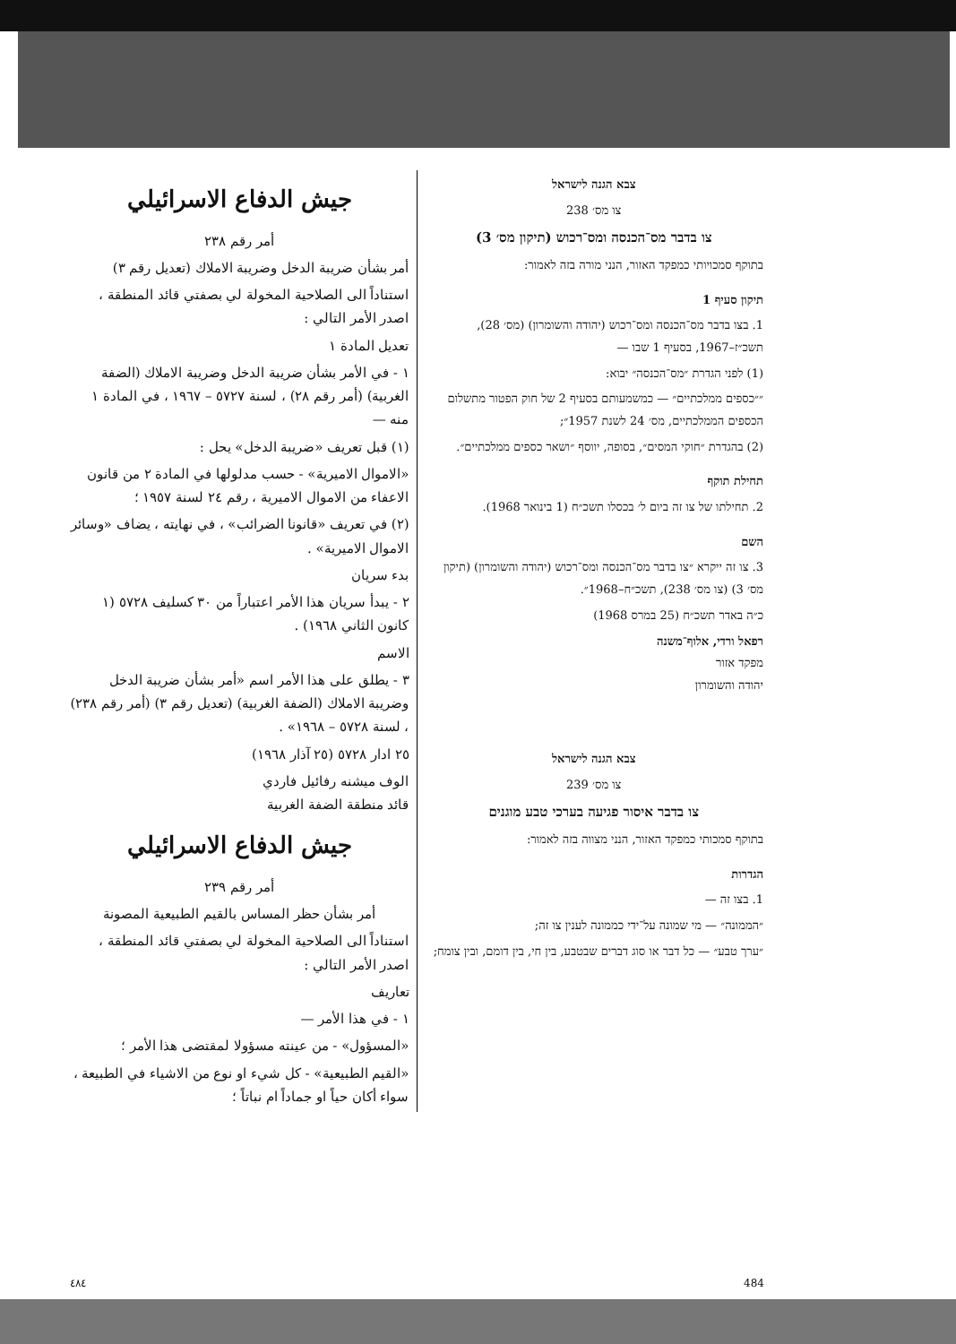צבא הגנה לישראל
צו מס׳ 238
צו בדבר מס־הכנסה ומס־רכוש (תיקון מס׳ 3)
בתוקף סמכויותי כמפקד האזור, הנני מורה בזה לאמור:
תיקון סעיף 1
1. בצו בדבר מס־הכנסה ומס־רכוש (יהודה והשומרון) (מס׳ 28), תשכ״ז–1967, בסעיף 1 שבו —
(1) לפני הגדרת ״מס־הכנסה״ יבוא:
״״כספים ממלכתיים״ — כמשמעותם בסעיף 2 של חוק הפטור מתשלום הכספים הממלכתיים, מס׳ 24 לשנת 1957״;
(2) בהגדרת ״חוקי המסים״, בסופה, יווסף ״ושאר כספים ממלכתיים״.
תחילת תוקף
2. תחילתו של צו זה ביום ל׳ בכסלו תשכ״ח (1 בינואר 1968).
השם
3. צו זה ייקרא ״צו בדבר מס־הכנסה ומס־רכוש (יהודה והשומרון) (תיקון מס׳ 3) (צו מס׳ 238), תשכ״ח–1968״.
כ״ה באדר תשכ״ח (25 במרס 1968)
רפאל ורדי, אלוף־משנה
מפקד אזור
יהודה והשומרון
צבא הגנה לישראל
צו מס׳ 239
צו בדבר איסור פגיעה בערכי טבע מוגנים
בתוקף סמכותי כמפקד האזור, הנני מצווה בזה לאמור:
הגדרות
1. בצו זה —
״הממונה״ — מי שמונה על־ידי כממונה לענין צו זה;
״ערך טבע״ — כל דבר או סוג דברים שבטבע, בין חי, בין דומם, ובין צומח;
جيش الدفاع الاسرائيلي
أمر رقم ٢٣٨
أمر بشأن ضريبة الدخل وضريبة الاملاك (تعديل رقم ٣)
استناداً الى الصلاحية المخولة لي بصفتي قائد المنطقة ، اصدر الأمر التالي :
تعديل المادة ١
١ - في الأمر بشأن ضريبة الدخل وضريبة الاملاك (الضفة الغربية) (أمر رقم ٢٨) ، لسنة ٥٧٢٧ – ١٩٦٧ ، في المادة ١ منه —
(١) قبل تعريف «ضريبة الدخل» يحل :
«الاموال الاميرية» - حسب مدلولها في المادة ٢ من قانون الاعفاء من الاموال الاميرية ، رقم ٢٤ لسنة ١٩٥٧ ؛
(٢) في تعريف «قانونا الضرائب» ، في نهايته ، يضاف «وسائر الاموال الاميرية» .
بدء سريان
٢ - يبدأ سريان هذا الأمر اعتباراً من ٣٠ كسليف ٥٧٢٨ (١ كانون الثاني ١٩٦٨) .
الاسم
٣ - يطلق على هذا الأمر اسم «أمر بشأن ضريبة الدخل وضريبة الاملاك (الضفة الغربية) (تعديل رقم ٣) (أمر رقم ٢٣٨) ، لسنة ٥٧٢٨ – ١٩٦٨» .
٢٥ ادار ٥٧٢٨ (٢٥ آذار ١٩٦٨)
الوف ميشنه رفائيل فاردي
قائد منطقة الضفة الغربية
جيش الدفاع الاسرائيلي
أمر رقم ٢٣٩
أمر بشأن حظر المساس بالقيم الطبيعية المصونة
استناداً الى الصلاحية المخولة لي بصفتي قائد المنطقة ، اصدر الأمر التالي :
تعاريف
١ - في هذا الأمر —
«المسؤول» - من عينته مسؤولا لمقتضى هذا الأمر ؛
«القيم الطبيعية» - كل شيء او نوع من الاشياء في الطبيعة ، سواء أكان حياً او جماداً ام نباتاً ؛
٤٨٤ 484